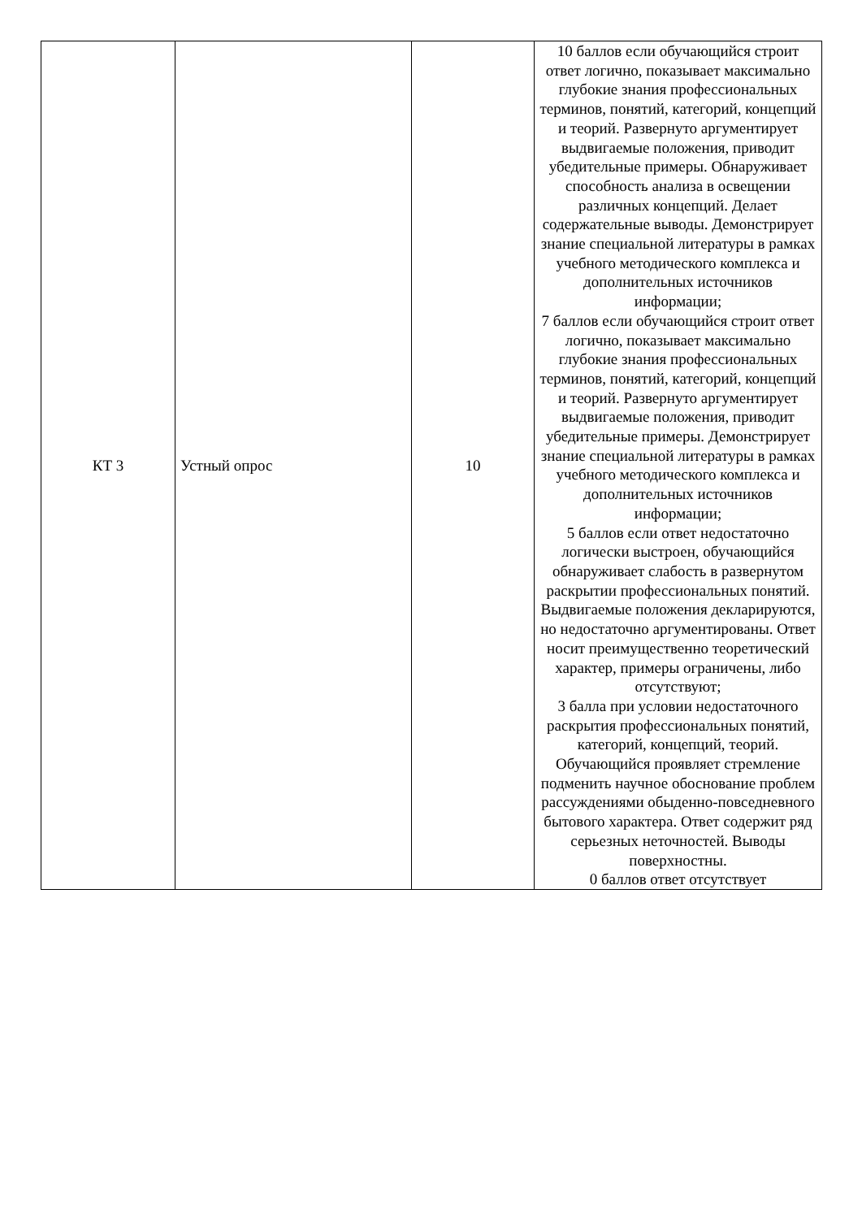| КТ 3 | Устный опрос | 10 | 10 баллов если обучающийся строит ответ логично, показывает максимально глубокие знания профессиональных терминов, понятий, категорий, концепций и теорий. Развернуто аргументирует выдвигаемые положения, приводит убедительные примеры. Обнаруживает способность анализа в освещении различных концепций. Делает содержательные выводы. Демонстрирует знание специальной литературы в рамках учебного методического комплекса и дополнительных источников информации; 7 баллов если обучающийся строит ответ логично, показывает максимально глубокие знания профессиональных терминов, понятий, категорий, концепций и теорий. Развернуто аргументирует выдвигаемые положения, приводит убедительные примеры. Демонстрирует знание специальной литературы в рамках учебного методического комплекса и дополнительных источников информации; 5 баллов если ответ недостаточно логически выстроен, обучающийся обнаруживает слабость в развернутом раскрытии профессиональных понятий. Выдвигаемые положения декларируются, но недостаточно аргументированы. Ответ носит преимущественно теоретический характер, примеры ограничены, либо отсутствуют; 3 балла при условии недостаточного раскрытия профессиональных понятий, категорий, концепций, теорий. Обучающийся проявляет стремление подменить научное обоснование проблем рассуждениями обыденно-повседневного бытового характера. Ответ содержит ряд серьезных неточностей. Выводы поверхностны. 0 баллов ответ отсутствует |